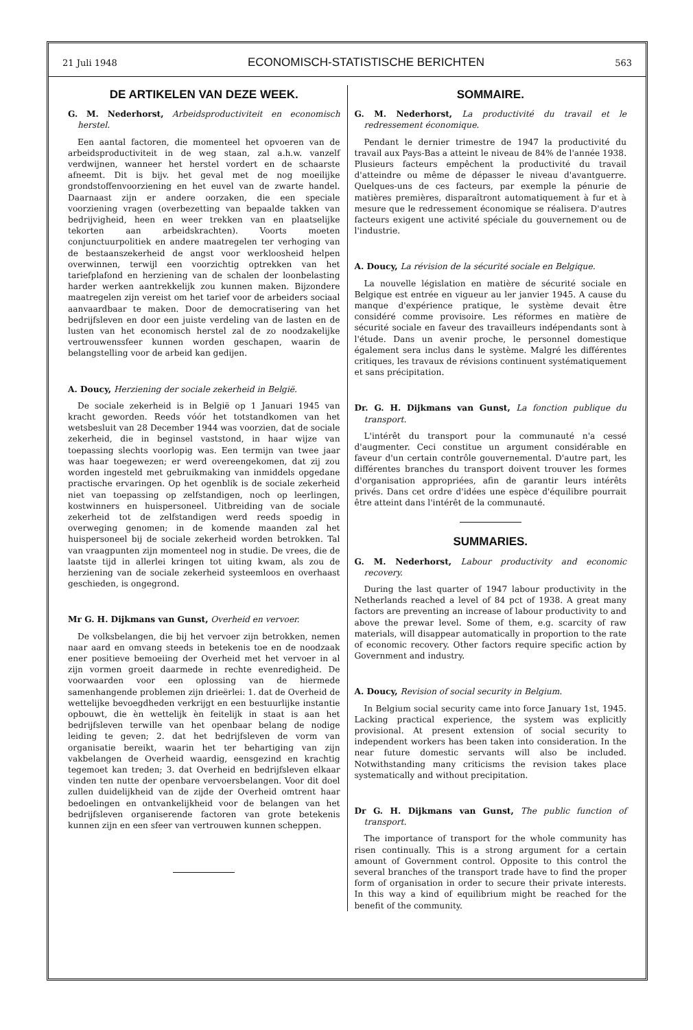21 Juli 1948 ECONOMISCH-STATISTISCHE BERICHTEN 563
DE ARTIKELEN VAN DEZE WEEK.
G. M. Nederhorst, Arbeidsproductiviteit en economisch herstel.
Een aantal factoren, die momenteel het opvoeren van de arbeidsproductiviteit in de weg staan, zal a.h.w. vanzelf verdwijnen, wanneer het herstel vordert en de schaarste afneemt. Dit is bijv. het geval met de nog moeilijke grondstoffenvoorziening en het euvel van de zwarte handel. Daarnaast zijn er andere oorzaken, die een speciale voorziening vragen (overbezetting van bepaalde takken van bedrijvigheid, heen en weer trekken van en plaatselijke tekorten aan arbeidskrachten). Voorts moeten conjunctuurpolitiek en andere maatregelen ter verhoging van de bestaanszekerheid de angst voor werkloosheid helpen overwinnen, terwijl een voorzichtig optrekken van het tariefplafond en herziening van de schalen der loonbelasting harder werken aantrekkelijk zou kunnen maken. Bijzondere maatregelen zijn vereist om het tarief voor de arbeiders sociaal aanvaardbaar te maken. Door de democratisering van het bedrijfsleven en door een juiste verdeling van de lasten en de lusten van het economisch herstel zal de zo noodzakelijke vertrouwenssfeer kunnen worden geschapen, waarin de belangstelling voor de arbeid kan gedijen.
A. Doucy, Herziening der sociale zekerheid in België.
De sociale zekerheid is in België op 1 Januari 1945 van kracht geworden. Reeds vóór het totstandkomen van het wetsbesluit van 28 December 1944 was voorzien, dat de sociale zekerheid, die in beginsel vaststond, in haar wijze van toepassing slechts voorlopig was. Een termijn van twee jaar was haar toegewezen; er werd overeengekomen, dat zij zou worden ingesteld met gebruikmaking van inmiddels opgedane practische ervaringen. Op het ogenblik is de sociale zekerheid niet van toepassing op zelfstandigen, noch op leerlingen, kostwinners en huispersoneel. Uitbreiding van de sociale zekerheid tot de zelfstandigen werd reeds spoedig in overweging genomen; in de komende maanden zal het huispersoneel bij de sociale zekerheid worden betrokken. Tal van vraagpunten zijn momenteel nog in studie. De vrees, die de laatste tijd in allerlei kringen tot uiting kwam, als zou de herziening van de sociale zekerheid systeemloos en overhaast geschieden, is ongegrond.
Mr G. H. Dijkmans van Gunst, Overheid en vervoer.
De volksbelangen, die bij het vervoer zijn betrokken, nemen naar aard en omvang steeds in betekenis toe en de noodzaak ener positieve bemoeiing der Overheid met het vervoer in al zijn vormen groeit daarmede in rechte evenredigheid. De voorwaarden voor een oplossing van de hiermede samenhangende problemen zijn drieërlei: 1. dat de Overheid de wettelijke bevoegdheden verkrijgt en een bestuurlijke instantie opbouwt, die èn wettelijk èn feitelijk in staat is aan het bedrijfsleven terwille van het openbaar belang de nodige leiding te geven; 2. dat het bedrijfsleven de vorm van organisatie bereikt, waarin het ter behartiging van zijn vakbelangen de Overheid waardig, eensgezind en krachtig tegemoet kan treden; 3. dat Overheid en bedrijfsleven elkaar vinden ten nutte der openbare vervoersbelangen. Voor dit doel zullen duidelijkheid van de zijde der Overheid omtrent haar bedoelingen en ontvankelijkheid voor de belangen van het bedrijfsleven organiserende factoren van grote betekenis kunnen zijn en een sfeer van vertrouwen kunnen scheppen.
SOMMAIRE.
G. M. Nederhorst, La productivité du travail et le redressement économique.
Pendant le dernier trimestre de 1947 la productivité du travail aux Pays-Bas a atteint le niveau de 84% de l'année 1938. Plusieurs facteurs empêchent la productivité du travail d'atteindre ou même de dépasser le niveau d'avantguerre. Quelques-uns de ces facteurs, par exemple la pénurie de matières premières, disparaîtront automatiquement à fur et à mesure que le redressement économique se réalisera. D'autres facteurs exigent une activité spéciale du gouvernement ou de l'industrie.
A. Doucy, La révision de la sécurité sociale en Belgique.
La nouvelle législation en matière de sécurité sociale en Belgique est entrée en vigueur au ler janvier 1945. A cause du manque d'expérience pratique, le système devait être considéré comme provisoire. Les réformes en matière de sécurité sociale en faveur des travailleurs indépendants sont à l'étude. Dans un avenir proche, le personnel domestique également sera inclus dans le système. Malgré les différentes critiques, les travaux de révisions continuent systématiquement et sans précipitation.
Dr. G. H. Dijkmans van Gunst, La fonction publique du transport.
L'intérêt du transport pour la communauté n'a cessé d'augmenter. Ceci constitue un argument considérable en faveur d'un certain contrôle gouvernemental. D'autre part, les différentes branches du transport doivent trouver les formes d'organisation appropriées, afin de garantir leurs intérêts privés. Dans cet ordre d'idées une espèce d'équilibre pourrait être atteint dans l'intérêt de la communauté.
SUMMARIES.
G. M. Nederhorst, Labour productivity and economic recovery.
During the last quarter of 1947 labour productivity in the Netherlands reached a level of 84 pct of 1938. A great many factors are preventing an increase of labour productivity to and above the prewar level. Some of them, e.g. scarcity of raw materials, will disappear automatically in proportion to the rate of economic recovery. Other factors require specific action by Government and industry.
A. Doucy, Revision of social security in Belgium.
In Belgium social security came into force January 1st, 1945. Lacking practical experience, the system was explicitly provisional. At present extension of social security to independent workers has been taken into consideration. In the near future domestic servants will also be included. Notwithstanding many criticisms the revision takes place systematically and without precipitation.
Dr G. H. Dijkmans van Gunst, The public function of transport.
The importance of transport for the whole community has risen continually. This is a strong argument for a certain amount of Government control. Opposite to this control the several branches of the transport trade have to find the proper form of organisation in order to secure their private interests. In this way a kind of equilibrium might be reached for the benefit of the community.